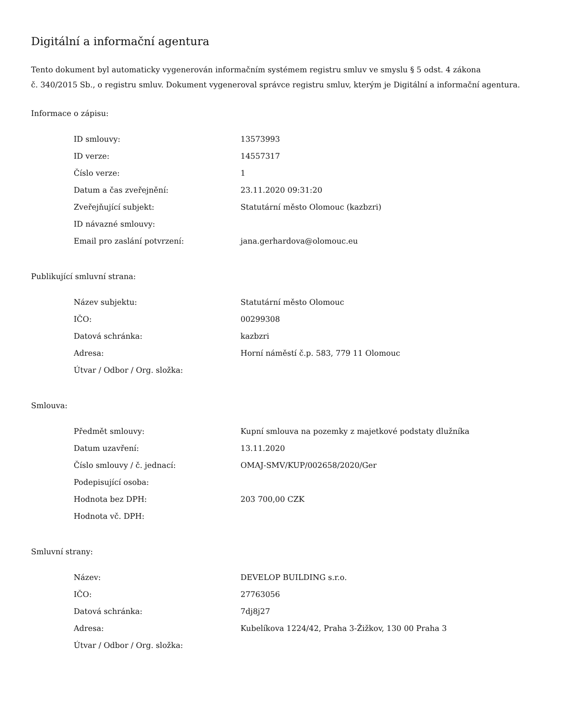Digitální a informační agentura
Tento dokument byl automaticky vygenerován informačním systémem registru smluv ve smyslu § 5 odst. 4 zákona
č. 340/2015 Sb., o registru smluv. Dokument vygeneroval správce registru smluv, kterým je Digitální a informační agentura.
Informace o zápisu:
| ID smlouvy: | 13573993 |
| ID verze: | 14557317 |
| Číslo verze: | 1 |
| Datum a čas zveřejnění: | 23.11.2020 09:31:20 |
| Zveřejňující subjekt: | Statutární město Olomouc (kazbzri) |
| ID návazné smlouvy: | |
| Email pro zaslání potvrzení: | jana.gerhardova@olomouc.eu |
Publikující smluvní strana:
| Název subjektu: | Statutární město Olomouc |
| IČO: | 00299308 |
| Datová schránka: | kazbzri |
| Adresa: | Horní náměstí č.p. 583, 779 11 Olomouc |
| Útvar / Odbor / Org. složka: | |
Smlouva:
| Předmět smlouvy: | Kupní smlouva na pozemky z majetkové podstaty dlužníka |
| Datum uzavření: | 13.11.2020 |
| Číslo smlouvy / č. jednací: | OMAJ-SMV/KUP/002658/2020/Ger |
| Podepisující osoba: | |
| Hodnota bez DPH: | 203 700,00 CZK |
| Hodnota vč. DPH: | |
Smluvní strany:
| Název: | DEVELOP BUILDING s.r.o. |
| IČO: | 27763056 |
| Datová schránka: | 7dj8j27 |
| Adresa: | Kubelíkova 1224/42, Praha 3-Žižkov, 130 00 Praha 3 |
| Útvar / Odbor / Org. složka: | |